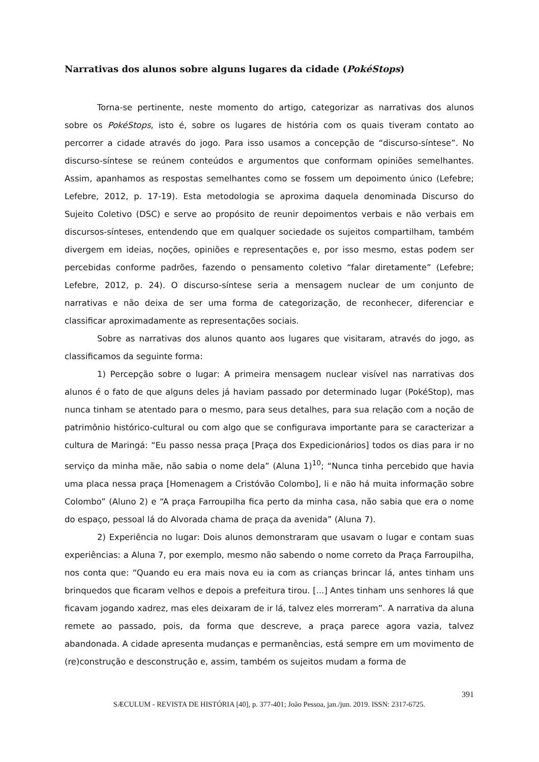Narrativas dos alunos sobre alguns lugares da cidade (PokéStops)
Torna-se pertinente, neste momento do artigo, categorizar as narrativas dos alunos sobre os PokéStops, isto é, sobre os lugares de história com os quais tiveram contato ao percorrer a cidade através do jogo. Para isso usamos a concepção de “discurso-síntese”. No discurso-síntese se reúnem conteúdos e argumentos que conformam opiniões semelhantes. Assim, apanhamos as respostas semelhantes como se fossem um depoimento único (Lefebre; Lefebre, 2012, p. 17-19). Esta metodologia se aproxima daquela denominada Discurso do Sujeito Coletivo (DSC) e serve ao propósito de reunir depoimentos verbais e não verbais em discursos-sínteses, entendendo que em qualquer sociedade os sujeitos compartilham, também divergem em ideias, noções, opiniões e representações e, por isso mesmo, estas podem ser percebidas conforme padrões, fazendo o pensamento coletivo “falar diretamente” (Lefebre; Lefebre, 2012, p. 24). O discurso-síntese seria a mensagem nuclear de um conjunto de narrativas e não deixa de ser uma forma de categorização, de reconhecer, diferenciar e classificar aproximadamente as representações sociais.
Sobre as narrativas dos alunos quanto aos lugares que visitaram, através do jogo, as classificamos da seguinte forma:
1) Percepção sobre o lugar: A primeira mensagem nuclear visível nas narrativas dos alunos é o fato de que alguns deles já haviam passado por determinado lugar (PokéStop), mas nunca tinham se atentado para o mesmo, para seus detalhes, para sua relação com a noção de patrimônio histórico-cultural ou com algo que se configurava importante para se caracterizar a cultura de Maringá: “Eu passo nessa praça [Praça dos Expedicionários] todos os dias para ir no serviço da minha mãe, não sabia o nome dela” (Aluna 1)<sup>10</sup>; “Nunca tinha percebido que havia uma placa nessa praça [Homenagem a Cristóvão Colombo], li e não há muita informação sobre Colombo” (Aluno 2) e “A praça Farroupilha fica perto da minha casa, não sabia que era o nome do espaço, pessoal lá do Alvorada chama de praça da avenida” (Aluna 7).
2) Experiência no lugar: Dois alunos demonstraram que usavam o lugar e contam suas experiências: a Aluna 7, por exemplo, mesmo não sabendo o nome correto da Praça Farroupilha, nos conta que: “Quando eu era mais nova eu ia com as crianças brincar lá, antes tinham uns brinquedos que ficaram velhos e depois a prefeitura tirou. [...] Antes tinham uns senhores lá que ficavam jogando xadrez, mas eles deixaram de ir lá, talvez eles morreram”. A narrativa da aluna remete ao passado, pois, da forma que descreve, a praça parece agora vazia, talvez abandonada. A cidade apresenta mudanças e permanências, está sempre em um movimento de (re)construção e desconstrução e, assim, também os sujeitos mudam a forma de
391
SÆCULUM - REVISTA DE HISTÓRIA [40], p. 377-401; João Pessoa, jan./jun. 2019. ISSN: 2317-6725.